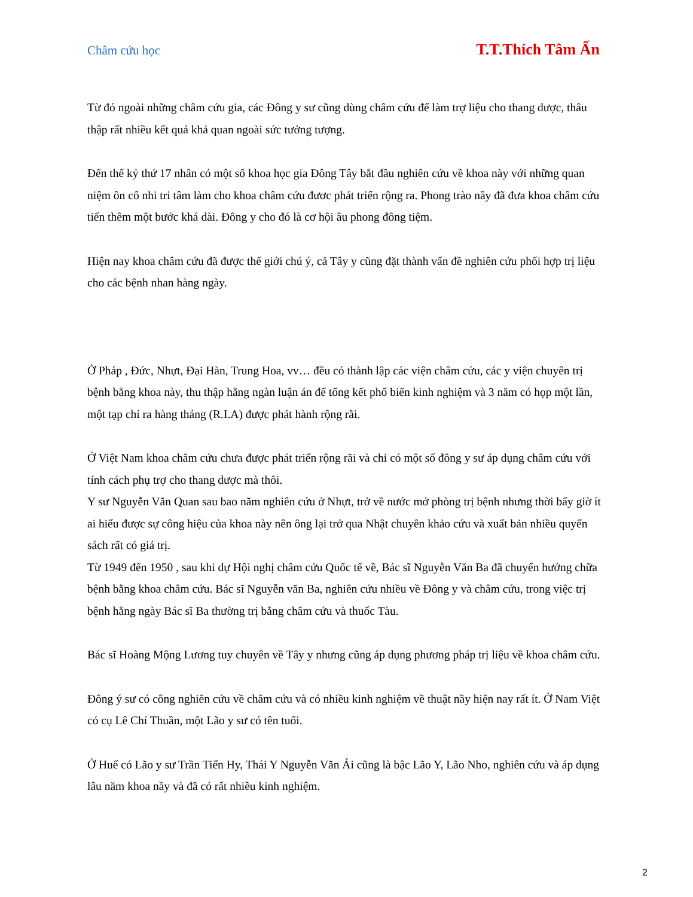Châm cứu học T.T.Thích Tâm Ấn
Từ đó ngoài những châm cứu gia, các Đông y sư cũng dùng châm cứu để làm trợ liệu cho thang dược, thâu thập rất nhiều kết quả khả quan ngoài sức tưởng tượng.
Đến thế kỷ thứ 17 nhân có một số khoa học gia Đông Tây bắt đầu nghiên cứu về khoa này với những quan niệm ôn cố nhi tri tâm làm cho khoa châm cứu đươc phát triển rộng ra. Phong trào nầy đã đưa khoa châm cứu tiến thêm một bước khá dài. Đông y cho đó là cơ hội âu phong đông tiệm.
Hiện nay khoa châm cứu đã được thế giới chú ý, cả Tây y cũng đặt thành vấn đề nghiên cứu phối hợp trị liệu cho các bệnh nhan hàng ngày.
Ở Pháp , Đức, Nhựt, Đại Hàn, Trung Hoa, vv… đều có thành lập các viện châm cứu, các y viện chuyên trị bệnh bằng khoa này, thu thập hằng ngàn luận án để tổng kết phổ biến kinh nghiệm và 3 năm có họp một lần, một tạp chí ra hàng tháng (R.I.A) được phát hành rộng rãi.
Ở Việt Nam khoa châm cứu chưa được phát triển rộng rãi và chỉ có một số đông y sư áp dụng châm cứu với tính cách phụ trợ cho thang dược mà thôi.
Y sư Nguyễn Văn Quan sau bao năm nghiên cứu ở Nhựt, trở về nước mở phòng trị bệnh nhưng thời bấy giờ ít ai hiểu được sự công hiệu của khoa này nên ông lại trở qua Nhật chuyên khảo cứu và xuất bản nhiều quyển sách rất có giá trị.
Từ 1949 đến 1950 , sau khi dự Hội nghị châm cứu Quốc tế về, Bác sĩ Nguyễn Văn Ba đã chuyển hướng chữa bệnh bằng khoa châm cứu. Bác sĩ Nguyễn văn Ba, nghiên cứu nhiều về Đông y và châm cứu, trong việc trị bệnh hằng ngày Bác sĩ Ba thường trị bằng châm cứu và thuốc Tàu.
Bác sĩ Hoàng Mộng Lương tuy chuyên về Tây y nhưng cũng áp dụng phương pháp trị liệu về khoa châm cứu.
Đông ý sư có công nghiên cứu về châm cứu và có nhiều kinh nghiệm về thuật nầy hiện nay rất ít. Ở Nam Việt có cụ Lê Chí Thuần, một Lão y sư có tên tuổi.
Ở Huế có Lão y sư Trần Tiển Hy, Thái Y Nguyễn Văn Ái cũng là bậc Lão Y, Lão Nho, nghiên cứu và áp dụng lâu năm khoa nầy và đã có rất nhiều kinh nghiệm.
2